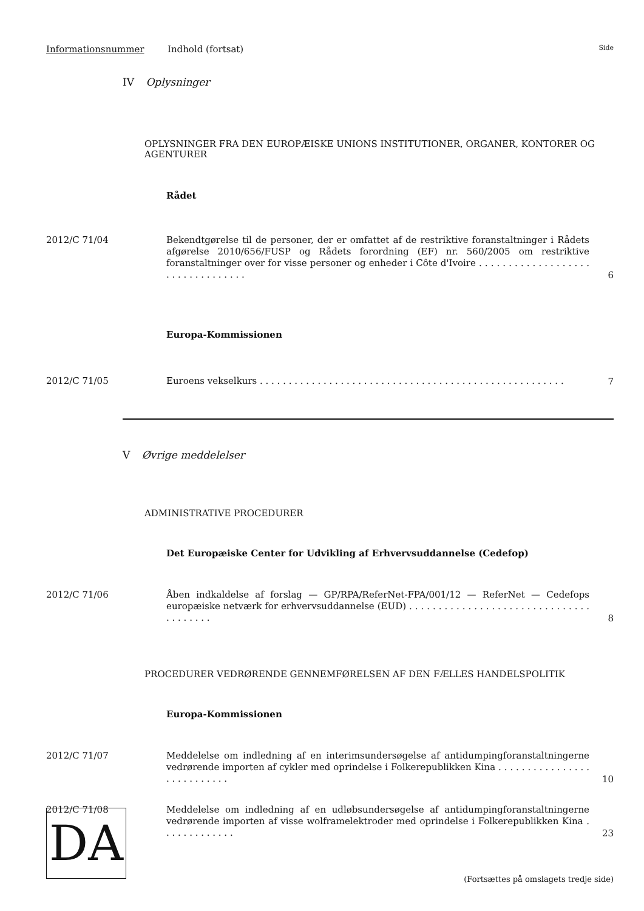Informationsnummer Indhold (fortsat) Side
IV Oplysninger
OPLYSNINGER FRA DEN EUROPÆISKE UNIONS INSTITUTIONER, ORGANER, KONTORER OG AGENTURER
Rådet
2012/C 71/04 Bekendtgørelse til de personer, der er omfattet af de restriktive foranstaltninger i Rådets afgørelse 2010/656/FUSP og Rådets forordning (EF) nr. 560/2005 om restriktive foranstaltninger over for visse personer og enheder i Côte d'Ivoire . . . . . . . . . . . . . . . . . . . . . . . . . . . . . . . . . 6
Europa-Kommissionen
2012/C 71/05 Euroens vekselkurs . . . . . . . . . . . . . . . . . . . . . . . . . . . . . . . . . . . . . . . . . . . . . . . . . . . . . 7
V Øvrige meddelelser
ADMINISTRATIVE PROCEDURER
Det Europæiske Center for Udvikling af Erhvervsuddannelse (Cedefop)
2012/C 71/06 Åben indkaldelse af forslag — GP/RPA/ReferNet-FPA/001/12 — ReferNet — Cedefops europæiske netværk for erhvervsuddannelse (EUD) . . . . . . . . . . . . . . . . . . . . . . . . . . . . . . . . . . . . . . . 8
PROCEDURER VEDRØRENDE GENNEMFØRELSEN AF DEN FÆLLES HANDELSPOLITIK
Europa-Kommissionen
2012/C 71/07 Meddelelse om indledning af en interimsundersøgelse af antidumpingforanstaltningerne vedrørende importen af cykler med oprindelse i Folkerepublikken Kina . . . . . . . . . . . . . . . . . . . . . . . . . . . 10
2012/C 71/08 Meddelelse om indledning af en udløbsundersøgelse af antidumpingforanstaltningerne vedrørende importen af visse wolframelektroder med oprindelse i Folkerepublikken Kina . . . . . . . . . . . . . 23
DA
(Fortsættes på omslagets tredje side)